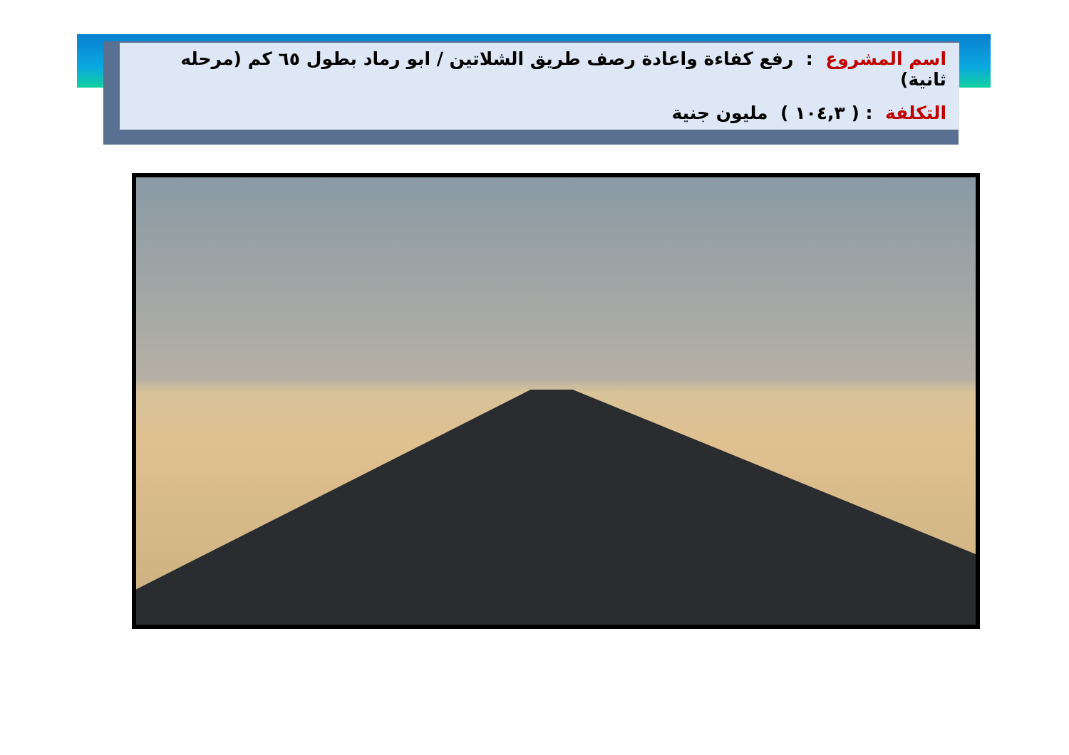اسم المشروع : رفع كفاءة واعادة رصف طريق الشلاتين / ابو رماد بطول ٦٥ كم (مرحله ثانية)
التكلفة : ( ١٠٤,٣ ) مليون جنية